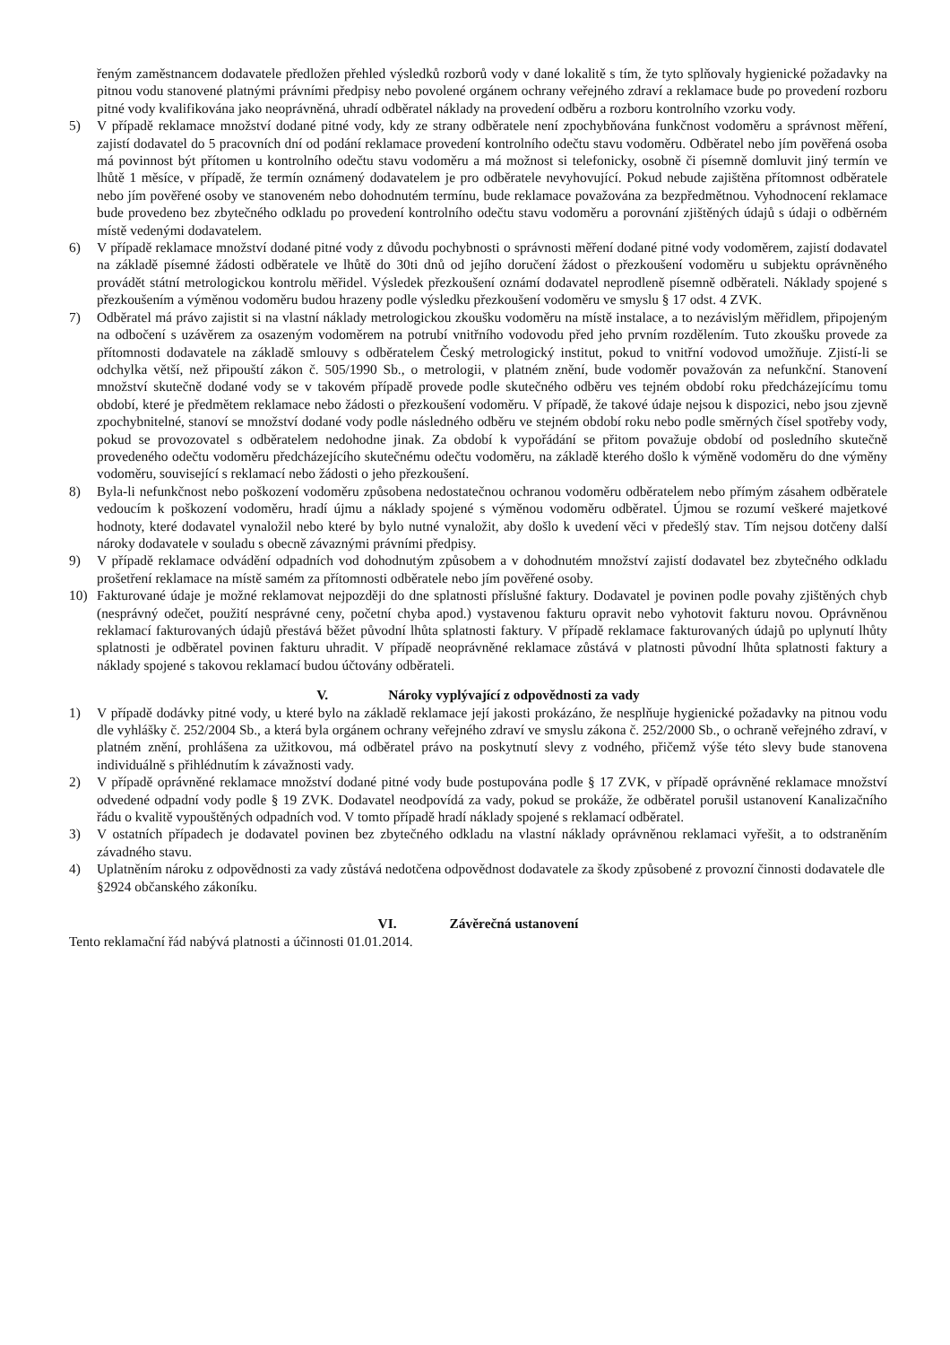řeným zaměstnancem dodavatele předložen přehled výsledků rozborů vody v dané lokalitě s tím, že tyto splňovaly hygienické požadavky na pitnou vodu stanovené platnými právními předpisy nebo povolené orgánem ochrany veřejného zdraví a reklamace bude po provedení rozboru pitné vody kvalifikována jako neoprávněná, uhradí odběratel náklady na provedení odběru a rozboru kontrolního vzorku vody.
5) V případě reklamace množství dodané pitné vody, kdy ze strany odběratele není zpochybňována funkčnost vodoměru a správnost měření, zajistí dodavatel do 5 pracovních dní od podání reklamace provedení kontrolního odečtu stavu vodoměru. Odběratel nebo jím pověřená osoba má povinnost být přítomen u kontrolního odečtu stavu vodoměru a má možnost si telefonicky, osobně či písemně domluvit jiný termín ve lhůtě 1 měsíce, v případě, že termín oznámený dodavatelem je pro odběratele nevyhovující. Pokud nebude zajištěna přítomnost odběratele nebo jím pověřené osoby ve stanoveném nebo dohodnutém termínu, bude reklamace považována za bezpředmětnou. Vyhodnocení reklamace bude provedeno bez zbytečného odkladu po provedení kontrolního odečtu stavu vodoměru a porovnání zjištěných údajů s údaji o odběrném místě vedenými dodavatelem.
6) V případě reklamace množství dodané pitné vody z důvodu pochybnosti o správnosti měření dodané pitné vody vodoměrem, zajistí dodavatel na základě písemné žádosti odběratele ve lhůtě do 30ti dnů od jejího doručení žádost o přezkoušení vodoměru u subjektu oprávněného provádět státní metrologickou kontrolu měřidel. Výsledek přezkoušení oznámí dodavatel neprodleně písemně odběrateli. Náklady spojené s přezkoušením a výměnou vodoměru budou hrazeny podle výsledku přezkoušení vodoměru ve smyslu § 17 odst. 4 ZVK.
7) Odběratel má právo zajistit si na vlastní náklady metrologickou zkoušku vodoměru na místě instalace, a to nezávislým měřidlem, připojeným na odbočení s uzávěrem za osazeným vodoměrem na potrubí vnitřního vodovodu před jeho prvním rozdělením. Tuto zkoušku provede za přítomnosti dodavatele na základě smlouvy s odběratelem Český metrologický institut, pokud to vnitřní vodovod umožňuje. Zjistí-li se odchylka větší, než připouští zákon č. 505/1990 Sb., o metrologii, v platném znění, bude vodoměr považován za nefunkční. Stanovení množství skutečně dodané vody se v takovém případě provede podle skutečného odběru ves tejném období roku předcházejícímu tomu období, které je předmětem reklamace nebo žádosti o přezkoušení vodoměru. V případě, že takové údaje nejsou k dispozici, nebo jsou zjevně zpochybnitelné, stanoví se množství dodané vody podle následného odběru ve stejném období roku nebo podle směrných čísel spotřeby vody, pokud se provozovatel s odběratelem nedohodne jinak. Za období k vypořádání se přitom považuje období od posledního skutečně provedeného odečtu vodoměru předcházejícího skutečnému odečtu vodoměru, na základě kterého došlo k výměně vodoměru do dne výměny vodoměru, související s reklamací nebo žádosti o jeho přezkoušení.
8) Byla-li nefunkčnost nebo poškození vodoměru způsobena nedostatečnou ochranou vodoměru odběratelem nebo přímým zásahem odběratele vedoucím k poškození vodoměru, hradí újmu a náklady spojené s výměnou vodoměru odběratel. Újmou se rozumí veškeré majetkové hodnoty, které dodavatel vynaložil nebo které by bylo nutné vynaložit, aby došlo k uvedení věci v předešlý stav. Tím nejsou dotčeny další nároky dodavatele v souladu s obecně závaznými právními předpisy.
9) V případě reklamace odvádění odpadních vod dohodnutým způsobem a v dohodnutém množství zajistí dodavatel bez zbytečného odkladu prošetření reklamace na místě samém za přítomnosti odběratele nebo jím pověřené osoby.
10) Fakturované údaje je možné reklamovat nejpozději do dne splatnosti příslušné faktury. Dodavatel je povinen podle povahy zjištěných chyb (nesprávný odečet, použití nesprávné ceny, početní chyba apod.) vystavenou fakturu opravit nebo vyhotovit fakturu novou. Oprávněnou reklamací fakturovaných údajů přestává běžet původní lhůta splatnosti faktury. V případě reklamace fakturovaných údajů po uplynutí lhůty splatnosti je odběratel povinen fakturu uhradit. V případě neoprávněné reklamace zůstává v platnosti původní lhůta splatnosti faktury a náklady spojené s takovou reklamací budou účtovány odběrateli.
V. Nároky vyplývající z odpovědnosti za vady
1) V případě dodávky pitné vody, u které bylo na základě reklamace její jakosti prokázáno, že nesplňuje hygienické požadavky na pitnou vodu dle vyhlášky č. 252/2004 Sb., a která byla orgánem ochrany veřejného zdraví ve smyslu zákona č. 252/2000 Sb., o ochraně veřejného zdraví, v platném znění, prohlášena za užitkovou, má odběratel právo na poskytnutí slevy z vodného, přičemž výše této slevy bude stanovena individuálně s přihlédnutím k závažnosti vady.
2) V případě oprávněné reklamace množství dodané pitné vody bude postupována podle § 17 ZVK, v případě oprávněné reklamace množství odvedené odpadní vody podle § 19 ZVK. Dodavatel neodpovídá za vady, pokud se prokáže, že odběratel porušil ustanovení Kanalizačního řádu o kvalitě vypouštěných odpadních vod. V tomto případě hradí náklady spojené s reklamací odběratel.
3) V ostatních případech je dodavatel povinen bez zbytečného odkladu na vlastní náklady oprávněnou reklamaci vyřešit, a to odstraněním závadného stavu.
4) Uplatněním nároku z odpovědnosti za vady zůstává nedotčena odpovědnost dodavatele za škody způsobené z provozní činnosti dodavatele dle §2924 občanského zákoníku.
VI. Závěrečná ustanovení
Tento reklamační řád nabývá platnosti a účinnosti 01.01.2014.